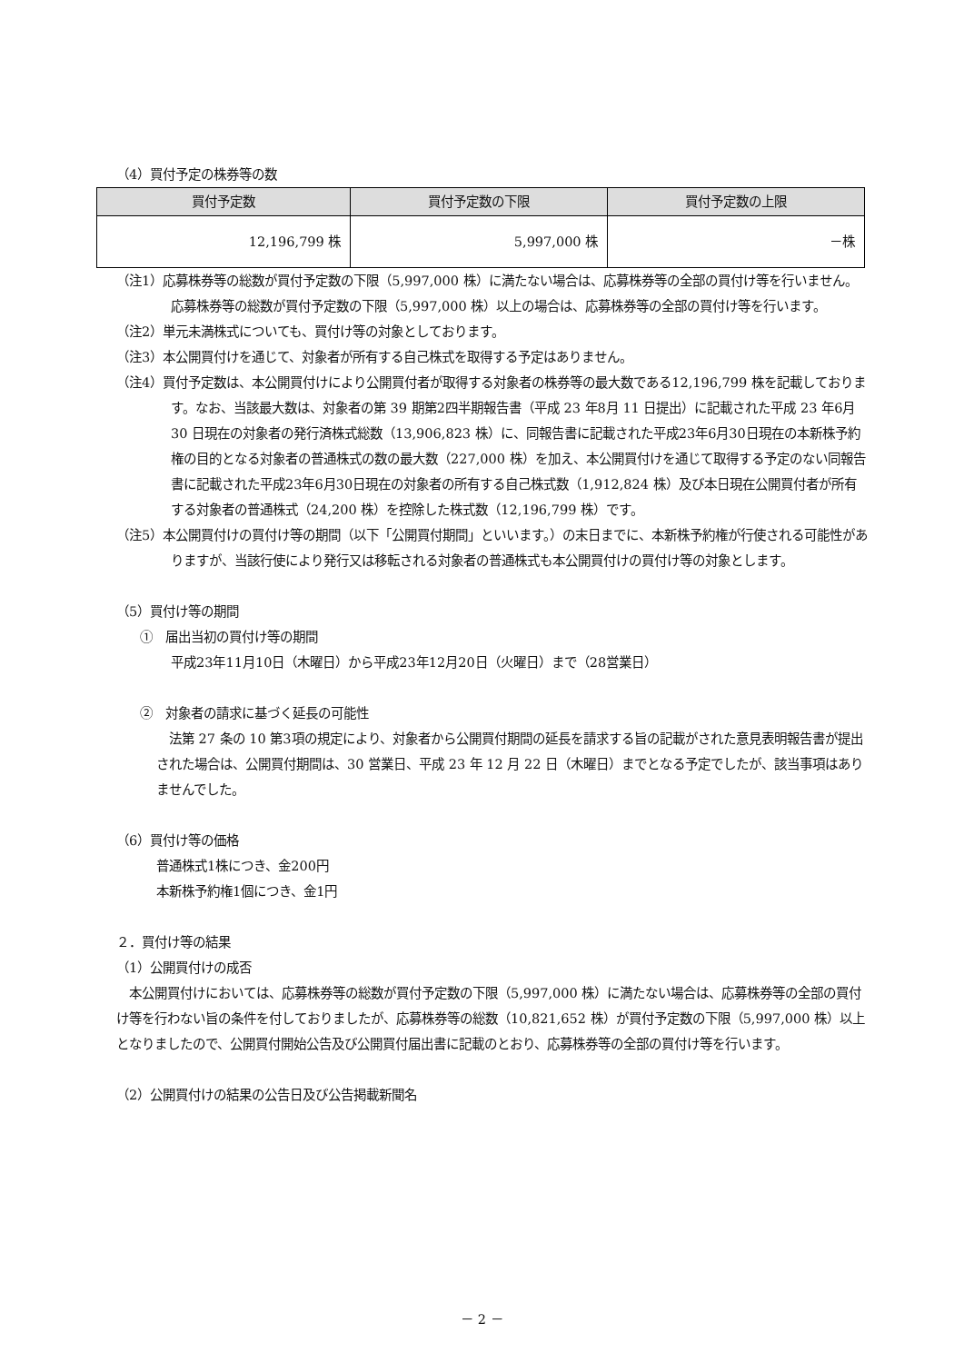（4）買付予定の株券等の数
| 買付予定数 | 買付予定数の下限 | 買付予定数の上限 |
| --- | --- | --- |
| 12,196,799 株 | 5,997,000 株 | －株 |
（注1）応募株券等の総数が買付予定数の下限（5,997,000 株）に満たない場合は、応募株券等の全部の買付け等を行いません。応募株券等の総数が買付予定数の下限（5,997,000 株）以上の場合は、応募株券等の全部の買付け等を行います。
（注2）単元未満株式についても、買付け等の対象としております。
（注3）本公開買付けを通じて、対象者が所有する自己株式を取得する予定はありません。
（注4）買付予定数は、本公開買付けにより公開買付者が取得する対象者の株券等の最大数である12,196,799 株を記載しております。なお、当該最大数は、対象者の第 39 期第2四半期報告書（平成 23 年8月 11 日提出）に記載された平成 23 年6月 30 日現在の対象者の発行済株式総数（13,906,823 株）に、同報告書に記載された平成23年6月30日現在の本新株予約権の目的となる対象者の普通株式の数の最大数（227,000 株）を加え、本公開買付けを通じて取得する予定のない同報告書に記載された平成23年6月30日現在の対象者の所有する自己株式数（1,912,824 株）及び本日現在公開買付者が所有する対象者の普通株式（24,200 株）を控除した株式数（12,196,799 株）です。
（注5）本公開買付けの買付け等の期間（以下「公開買付期間」といいます。）の末日までに、本新株予約権が行使される可能性がありますが、当該行使により発行又は移転される対象者の普通株式も本公開買付けの買付け等の対象とします。
（5）買付け等の期間
①　届出当初の買付け等の期間
平成23年11月10日（木曜日）から平成23年12月20日（火曜日）まで（28営業日）
②　対象者の請求に基づく延長の可能性
　法第 27 条の 10 第3項の規定により、対象者から公開買付期間の延長を請求する旨の記載がされた意見表明報告書が提出された場合は、公開買付期間は、30 営業日、平成 23 年 12 月 22 日（木曜日）までとなる予定でしたが、該当事項はありませんでした。
（6）買付け等の価格
普通株式1株につき、金200円
本新株予約権1個につき、金1円
２．買付け等の結果
（1）公開買付けの成否
　本公開買付けにおいては、応募株券等の総数が買付予定数の下限（5,997,000 株）に満たない場合は、応募株券等の全部の買付け等を行わない旨の条件を付しておりましたが、応募株券等の総数（10,821,652 株）が買付予定数の下限（5,997,000 株）以上となりましたので、公開買付開始公告及び公開買付届出書に記載のとおり、応募株券等の全部の買付け等を行います。
（2）公開買付けの結果の公告日及び公告掲載新聞名
－ 2 －